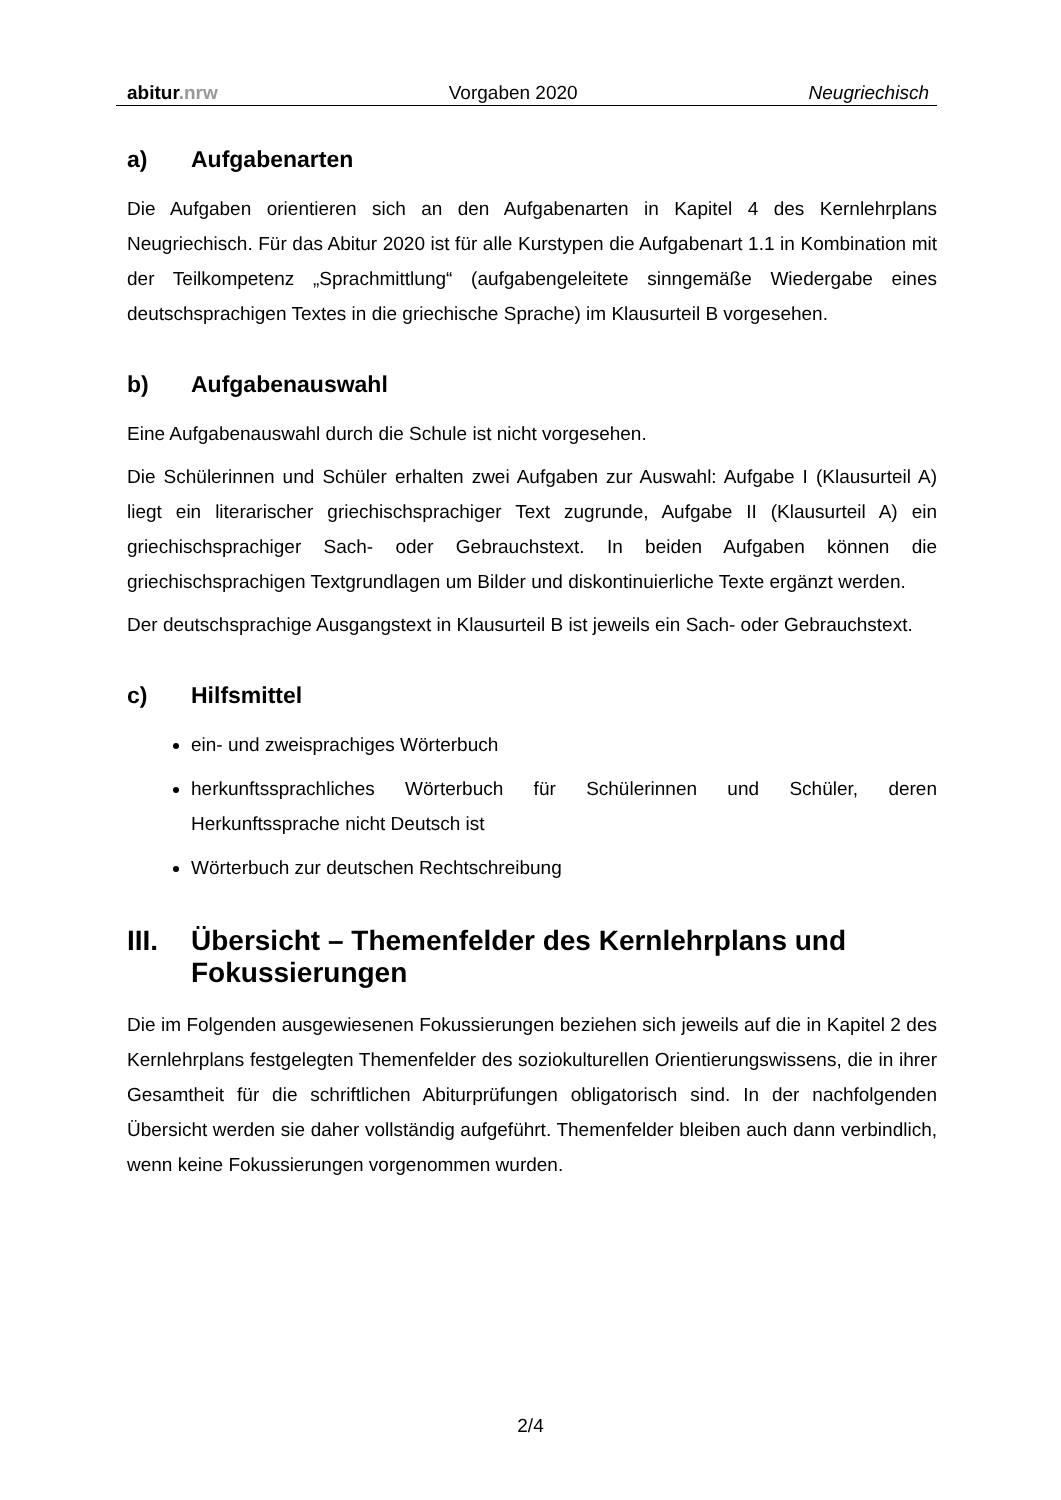abitur.nrw Vorgaben 2020 Neugriechisch
a) Aufgabenarten
Die Aufgaben orientieren sich an den Aufgabenarten in Kapitel 4 des Kernlehrplans Neugriechisch. Für das Abitur 2020 ist für alle Kurstypen die Aufgabenart 1.1 in Kombination mit der Teilkompetenz „Sprachmittlung“ (aufgabengeleitete sinngemäße Wiedergabe eines deutschsprachigen Textes in die griechische Sprache) im Klausurteil B vorgesehen.
b) Aufgabenauswahl
Eine Aufgabenauswahl durch die Schule ist nicht vorgesehen.
Die Schülerinnen und Schüler erhalten zwei Aufgaben zur Auswahl: Aufgabe I (Klausurteil A) liegt ein literarischer griechischsprachiger Text zugrunde, Aufgabe II (Klausurteil A) ein griechischsprachiger Sach- oder Gebrauchstext. In beiden Aufgaben können die griechischsprachigen Textgrundlagen um Bilder und diskontinuierliche Texte ergänzt werden.
Der deutschsprachige Ausgangstext in Klausurteil B ist jeweils ein Sach- oder Gebrauchstext.
c) Hilfsmittel
ein- und zweisprachiges Wörterbuch
herkunftssprachliches Wörterbuch für Schülerinnen und Schüler, deren Herkunftssprache nicht Deutsch ist
Wörterbuch zur deutschen Rechtschreibung
III. Übersicht – Themenfelder des Kernlehrplans und Fokussierungen
Die im Folgenden ausgewiesenen Fokussierungen beziehen sich jeweils auf die in Kapitel 2 des Kernlehrplans festgelegten Themenfelder des soziokulturellen Orientierungswissens, die in ihrer Gesamtheit für die schriftlichen Abiturprüfungen obligatorisch sind. In der nachfolgenden Übersicht werden sie daher vollständig aufgeführt. Themenfelder bleiben auch dann verbindlich, wenn keine Fokussierungen vorgenommen wurden.
2/4